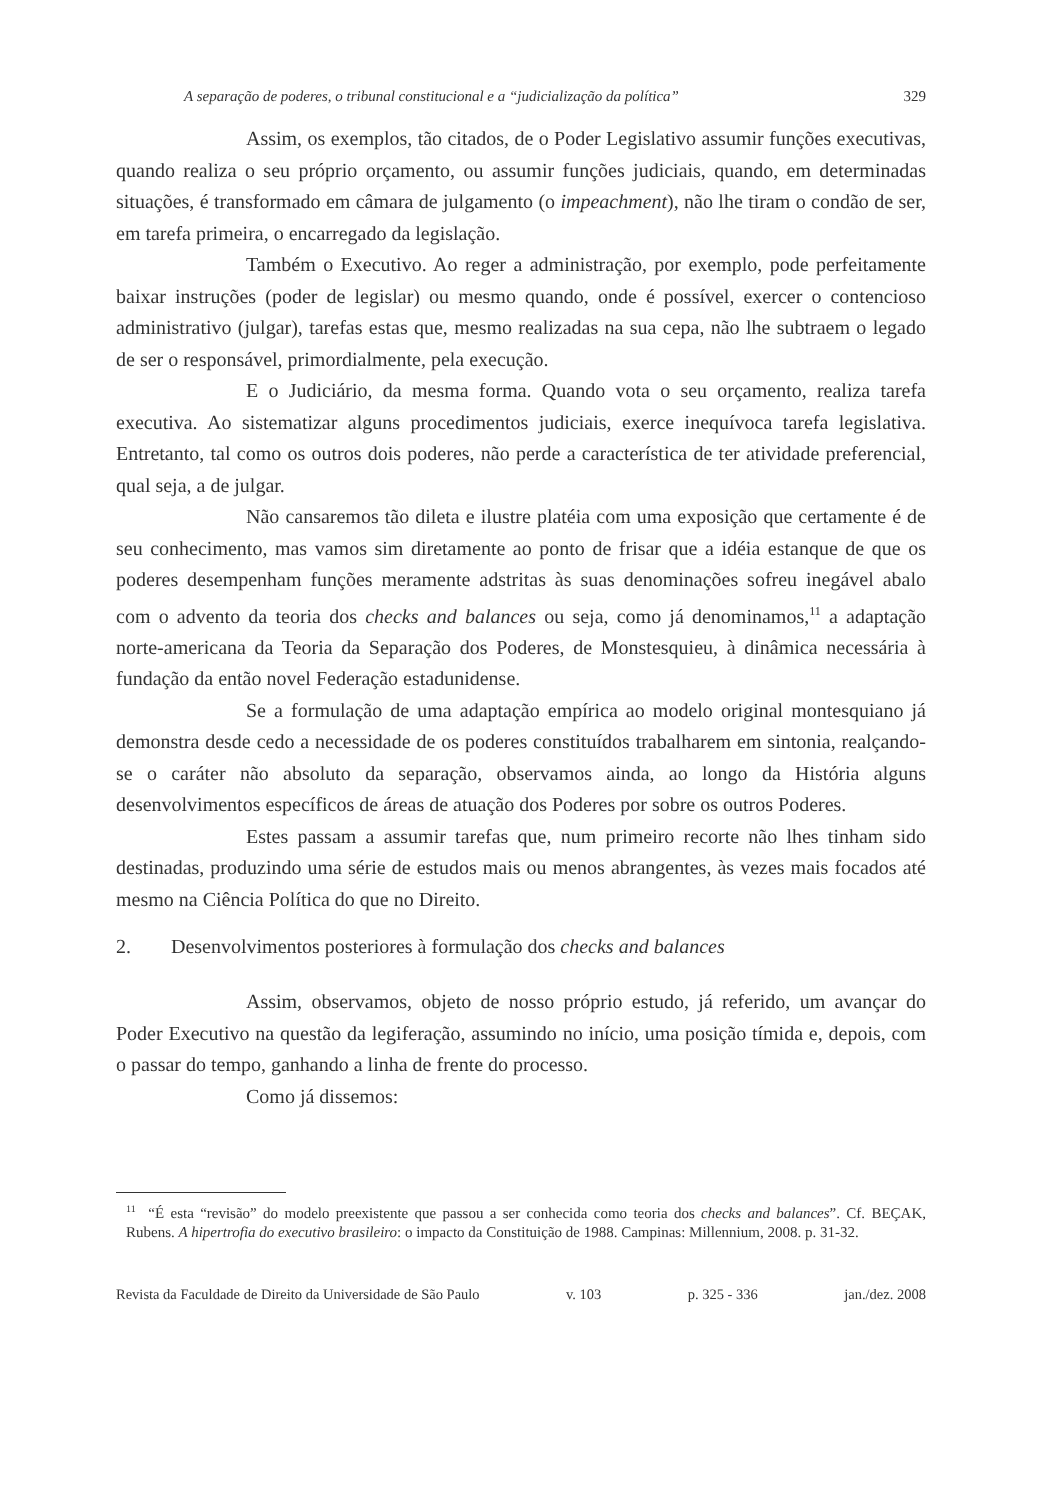A separação de poderes, o tribunal constitucional e a “judicialização da política” 329
Assim, os exemplos, tão citados, de o Poder Legislativo assumir funções executivas, quando realiza o seu próprio orçamento, ou assumir funções judiciais, quando, em determinadas situações, é transformado em câmara de julgamento (o impeachment), não lhe tiram o condão de ser, em tarefa primeira, o encarregado da legislação.
Também o Executivo. Ao reger a administração, por exemplo, pode perfeitamente baixar instruções (poder de legislar) ou mesmo quando, onde é possível, exercer o contencioso administrativo (julgar), tarefas estas que, mesmo realizadas na sua cepa, não lhe subtraem o legado de ser o responsável, primordialmente, pela execução.
E o Judiciário, da mesma forma. Quando vota o seu orçamento, realiza tarefa executiva. Ao sistematizar alguns procedimentos judiciais, exerce inequívoca tarefa legislativa. Entretanto, tal como os outros dois poderes, não perde a característica de ter atividade preferencial, qual seja, a de julgar.
Não cansaremos tão dileta e ilustre platéia com uma exposição que certamente é de seu conhecimento, mas vamos sim diretamente ao ponto de frisar que a idéia estanque de que os poderes desempenham funções meramente adstritas às suas denominações sofreu inegável abalo com o advento da teoria dos checks and balances ou seja, como já denominamos,<sup>11</sup> a adaptação norte-americana da Teoria da Separação dos Poderes, de Monstesquieu, à dinâmica necessária à fundação da então novel Federação estadunidense.
Se a formulação de uma adaptação empírica ao modelo original montesquiano já demonstra desde cedo a necessidade de os poderes constituídos trabalharem em sintonia, realçando-se o caráter não absoluto da separação, observamos ainda, ao longo da História alguns desenvolvimentos específicos de áreas de atuação dos Poderes por sobre os outros Poderes.
Estes passam a assumir tarefas que, num primeiro recorte não lhes tinham sido destinadas, produzindo uma série de estudos mais ou menos abrangentes, às vezes mais focados até mesmo na Ciência Política do que no Direito.
2. Desenvolvimentos posteriores à formulação dos checks and balances
Assim, observamos, objeto de nosso próprio estudo, já referido, um avançar do Poder Executivo na questão da legiferação, assumindo no início, uma posição tímida e, depois, com o passar do tempo, ganhando a linha de frente do processo.
Como já dissemos:
<sup>11</sup> “É esta “revisão” do modelo preexistente que passou a ser conhecida como teoria dos checks and balances”. Cf. BEÇAK, Rubens. A hipertrofia do executivo brasileiro: o impacto da Constituição de 1988. Campinas: Millennium, 2008. p. 31-32.
Revista da Faculdade de Direito da Universidade de São Paulo v. 103 p. 325 - 336 jan./dez. 2008